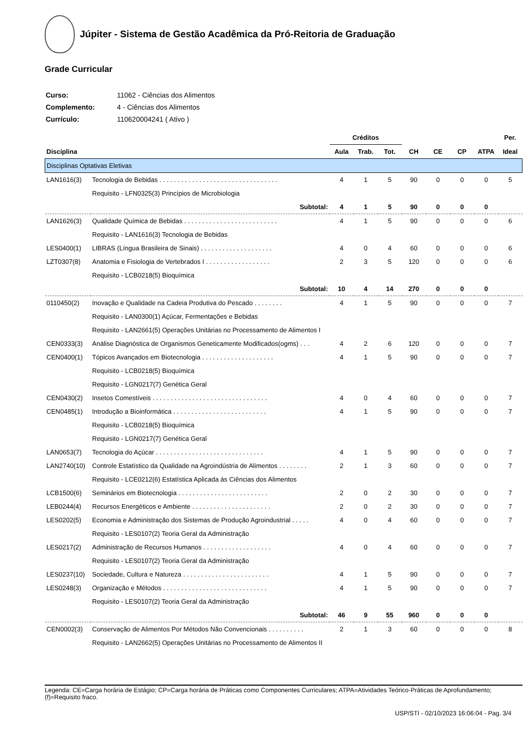Júpiter - Sistema de Gestão Acadêmica da Pró-Reitoria de Graduação
Grade Curricular
| Curso: | 11062 - Ciências dos Alimentos |
| Complemento: | 4 - Ciências dos Alimentos |
| Currículo: | 110620004241 ( Ativo ) |
| | | Créditos | | | | | | | Per. |
| --- | --- | --- | --- | --- | --- | --- | --- | --- | --- |
| Disciplina | | Aula | Trab. | Tot. | CH | CE | CP | ATPA | Ideal |
| Disciplinas Optativas Eletivas | | | | | | | | | |
| LAN1616(3) | Tecnologia de Bebidas . . . . . . . . . . . . . . . . . . . . . . . . . . . . . . . . . | 4 | 1 | 5 | 90 | 0 | 0 | 0 | 5 |
| | Requisito - LFN0325(3) Princípios de Microbiologia | | | | | | | | |
| | Subtotal: | 4 | 1 | 5 | 90 | 0 | 0 | 0 | |
| LAN1626(3) | Qualidade Química de Bebidas . . . . . . . . . . . . . . . . . . . . . . . . . . | 4 | 1 | 5 | 90 | 0 | 0 | 0 | 6 |
| | Requisito - LAN1616(3) Tecnologia de Bebidas | | | | | | | | |
| LES0400(1) | LIBRAS (Língua Brasileira de Sinais) . . . . . . . . . . . . . . . . . . . . | 4 | 0 | 4 | 60 | 0 | 0 | 0 | 6 |
| LZT0307(8) | Anatomia e Fisiologia de Vertebrados I . . . . . . . . . . . . . . . . . . | 2 | 3 | 5 | 120 | 0 | 0 | 0 | 6 |
| | Requisito - LCB0218(5) Bioquímica | | | | | | | | |
| | Subtotal: | 10 | 4 | 14 | 270 | 0 | 0 | 0 | |
| 0110450(2) | Inovação e Qualidade na Cadeia Produtiva do Pescado . . . . . . . . | 4 | 1 | 5 | 90 | 0 | 0 | 0 | 7 |
| | Requisito - LAN0300(1) Açúcar, Fermentações e Bebidas | | | | | | | | |
| | Requisito - LAN2661(5) Operações Unitárias no Processamento de Alimentos I | | | | | | | | |
| CEN0333(3) | Análise Diagnóstica de Organismos Geneticamente Modificados(ogms) . . . | 4 | 2 | 6 | 120 | 0 | 0 | 0 | 7 |
| CEN0400(1) | Tópicos Avançados em Biotecnologia . . . . . . . . . . . . . . . . . . . . | 4 | 1 | 5 | 90 | 0 | 0 | 0 | 7 |
| | Requisito - LCB0218(5) Bioquímica | | | | | | | | |
| | Requisito - LGN0217(7) Genética Geral | | | | | | | | |
| CEN0430(2) | Insetos Comestíveis . . . . . . . . . . . . . . . . . . . . . . . . . . . . . . . . | 4 | 0 | 4 | 60 | 0 | 0 | 0 | 7 |
| CEN0485(1) | Introdução a Bioinformática . . . . . . . . . . . . . . . . . . . . . . . . . . | 4 | 1 | 5 | 90 | 0 | 0 | 0 | 7 |
| | Requisito - LCB0218(5) Bioquímica | | | | | | | | |
| | Requisito - LGN0217(7) Genética Geral | | | | | | | | |
| LAN0653(7) | Tecnologia do Açúcar . . . . . . . . . . . . . . . . . . . . . . . . . . . . . . | 4 | 1 | 5 | 90 | 0 | 0 | 0 | 7 |
| LAN2740(10) | Controle Estatístico da Qualidade na Agroindústria de Alimentos . . . . . . . . | 2 | 1 | 3 | 60 | 0 | 0 | 0 | 7 |
| | Requisito - LCE0212(6) Estatística Aplicada às Ciências dos Alimentos | | | | | | | | |
| LCB1500(6) | Seminários em Biotecnologia . . . . . . . . . . . . . . . . . . . . . . . . . | 2 | 0 | 2 | 30 | 0 | 0 | 0 | 7 |
| LEB0244(4) | Recursos Energéticos e Ambiente . . . . . . . . . . . . . . . . . . . . . . | 2 | 0 | 2 | 30 | 0 | 0 | 0 | 7 |
| LES0202(5) | Economia e Administração dos Sistemas de Produção Agroindustrial . . . . . | 4 | 0 | 4 | 60 | 0 | 0 | 0 | 7 |
| | Requisito - LES0107(2) Teoria Geral da Administração | | | | | | | | |
| LES0217(2) | Administração de Recursos Humanos . . . . . . . . . . . . . . . . . . . | 4 | 0 | 4 | 60 | 0 | 0 | 0 | 7 |
| | Requisito - LES0107(2) Teoria Geral da Administração | | | | | | | | |
| LES0237(10) | Sociedade, Cultura e Natureza . . . . . . . . . . . . . . . . . . . . . . . . | 4 | 1 | 5 | 90 | 0 | 0 | 0 | 7 |
| LES0248(3) | Organização e Métodos . . . . . . . . . . . . . . . . . . . . . . . . . . . . . | 4 | 1 | 5 | 90 | 0 | 0 | 0 | 7 |
| | Requisito - LES0107(2) Teoria Geral da Administração | | | | | | | | |
| | Subtotal: | 46 | 9 | 55 | 960 | 0 | 0 | 0 | |
| CEN0002(3) | Conservação de Alimentos Por Métodos Não Convencionais . . . . . . . . . . | 2 | 1 | 3 | 60 | 0 | 0 | 0 | 8 |
| | Requisito - LAN2662(5) Operações Unitárias no Processamento de Alimentos II | | | | | | | | |
Legenda: CE=Carga horária de Estágio; CP=Carga horária de Práticas como Componentes Curriculares; ATPA=Atividades Teórico-Práticas de Aprofundamento; (f)=Requisito fraco.
USP/STI - 02/10/2023 16:06:04 - Pag. 3/4